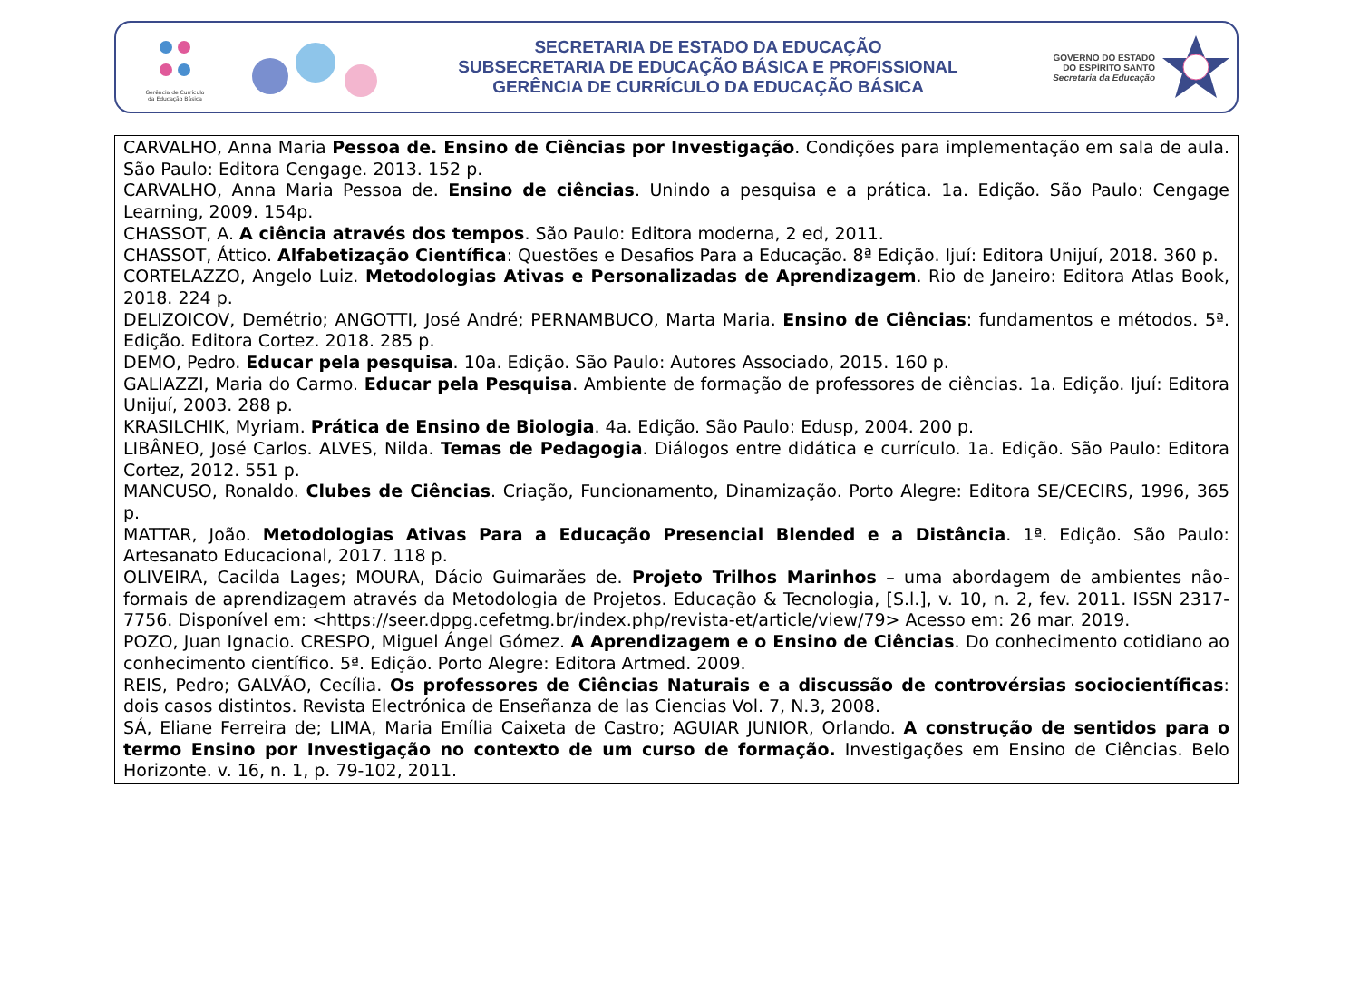Gerência de Currículo
da Educação Básica
SECRETARIA DE ESTADO DA EDUCAÇÃO
SUBSECRETARIA DE EDUCAÇÃO BÁSICA E PROFISSIONAL
GERÊNCIA DE CURRÍCULO DA EDUCAÇÃO BÁSICA
GOVERNO DO ESTADO
DO ESPÍRITO SANTO
Secretaria da Educação
| CARVALHO, Anna Maria Pessoa de. Ensino de Ciências por Investigação . Condições para implementação em sala de aula. São Paulo: Editora Cengage. 2013. 152 p. CARVALHO, Anna Maria Pessoa de. Ensino de ciências . Unindo a pesquisa e a prática. 1a. Edição. São Paulo: Cengage Learning, 2009. 154p. CHASSOT, A. A ciência através dos tempos . São Paulo: Editora moderna, 2 ed, 2011. CHASSOT, Áttico. Alfabetização Científica : Questões e Desafios Para a Educação. 8ª Edição. Ijuí: Editora Unijuí, 2018. 360 p. CORTELAZZO, Angelo Luiz. Metodologias Ativas e Personalizadas de Aprendizagem . Rio de Janeiro: Editora Atlas Book, 2018. 224 p. DELIZOICOV, Demétrio; ANGOTTI, José André; PERNAMBUCO, Marta Maria. Ensino de Ciências : fundamentos e métodos. 5ª. Edição. Editora Cortez. 2018. 285 p. DEMO, Pedro. Educar pela pesquisa . 10a. Edição. São Paulo: Autores Associado, 2015. 160 p. GALIAZZI, Maria do Carmo. Educar pela Pesquisa . Ambiente de formação de professores de ciências. 1a. Edição. Ijuí: Editora Unijuí, 2003. 288 p. KRASILCHIK, Myriam. Prática de Ensino de Biologia . 4a. Edição. São Paulo: Edusp, 2004. 200 p. LIBÂNEO, José Carlos. ALVES, Nilda. Temas de Pedagogia . Diálogos entre didática e currículo. 1a. Edição. São Paulo: Editora Cortez, 2012. 551 p. MANCUSO, Ronaldo. Clubes de Ciências . Criação, Funcionamento, Dinamização. Porto Alegre: Editora SE/CECIRS, 1996, 365 p. MATTAR, João. Metodologias Ativas Para a Educação Presencial Blended e a Distância . 1ª. Edição. São Paulo: Artesanato Educacional, 2017. 118 p. OLIVEIRA, Cacilda Lages; MOURA, Dácio Guimarães de. Projeto Trilhos Marinhos – uma abordagem de ambientes não-formais de aprendizagem através da Metodologia de Projetos. Educação & Tecnologia, [S.l.], v. 10, n. 2, fev. 2011. ISSN 2317-7756. Disponível em: <https://seer.dppg.cefetmg.br/index.php/revista-et/article/view/79> Acesso em: 26 mar. 2019. POZO, Juan Ignacio. CRESPO, Miguel Ángel Gómez. A Aprendizagem e o Ensino de Ciências . Do conhecimento cotidiano ao conhecimento científico. 5ª. Edição. Porto Alegre: Editora Artmed. 2009. REIS, Pedro; GALVÃO, Cecília. Os professores de Ciências Naturais e a discussão de controvérsias sociocientíficas : dois casos distintos. Revista Electrónica de Enseñanza de las Ciencias Vol. 7, N.3, 2008. SÁ, Eliane Ferreira de; LIMA, Maria Emília Caixeta de Castro; AGUIAR JUNIOR, Orlando. A construção de sentidos para o termo Ensino por Investigação no contexto de um curso de formação. Investigações em Ensino de Ciências. Belo Horizonte. v. 16, n. 1, p. 79-102, 2011. |